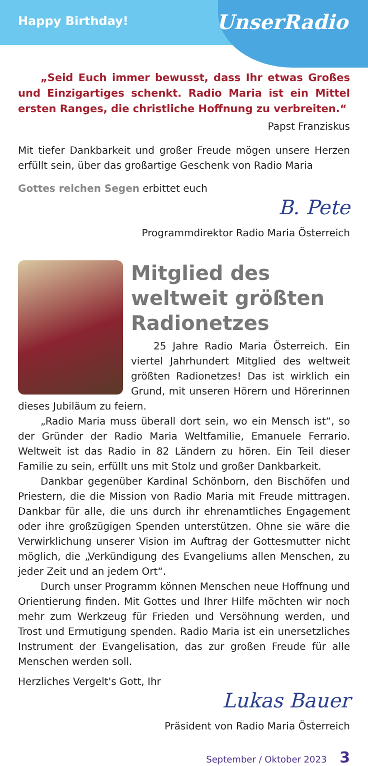Happy Birthday!
UnserRadio
„Seid Euch immer bewusst, dass Ihr etwas Großes und Einzigartiges schenkt. Radio Maria ist ein Mittel ersten Ranges, die christliche Hoffnung zu verbreiten.“
Papst Franziskus
Mit tiefer Dankbarkeit und großer Freude mögen unsere Herzen erfüllt sein, über das großartige Geschenk von Radio Maria
Gottes reichen Segen erbittet euch
B. Pete
Programmdirektor Radio Maria Österreich
Mitglied des weltweit größten Radionetzes
25 Jahre Radio Maria Österreich. Ein viertel Jahrhundert Mitglied des weltweit größten Radionetzes! Das ist wirklich ein Grund, mit unseren Hörern und Hörerinnen dieses Jubiläum zu feiern.
„Radio Maria muss überall dort sein, wo ein Mensch ist“, so der Gründer der Radio Maria Weltfamilie, Emanuele Ferrario. Weltweit ist das Radio in 82 Ländern zu hören. Ein Teil dieser Familie zu sein, erfüllt uns mit Stolz und großer Dankbarkeit.
Dankbar gegenüber Kardinal Schönborn, den Bischöfen und Priestern, die die Mission von Radio Maria mit Freude mittragen. Dankbar für alle, die uns durch ihr ehrenamtliches Engagement oder ihre großzügigen Spenden unterstützen. Ohne sie wäre die Verwirklichung unserer Vision im Auftrag der Gottesmutter nicht möglich, die „Verkündigung des Evangeliums allen Menschen, zu jeder Zeit und an jedem Ort“.
Durch unser Programm können Menschen neue Hoffnung und Orientierung finden. Mit Gottes und Ihrer Hilfe möchten wir noch mehr zum Werkzeug für Frieden und Versöhnung werden, und Trost und Ermutigung spenden. Radio Maria ist ein unersetzliches Instrument der Evangelisation, das zur großen Freude für alle Menschen werden soll.
Herzliches Vergelt's Gott, Ihr
Lukas Bauer
Präsident von Radio Maria Österreich
September / Oktober 2023 3